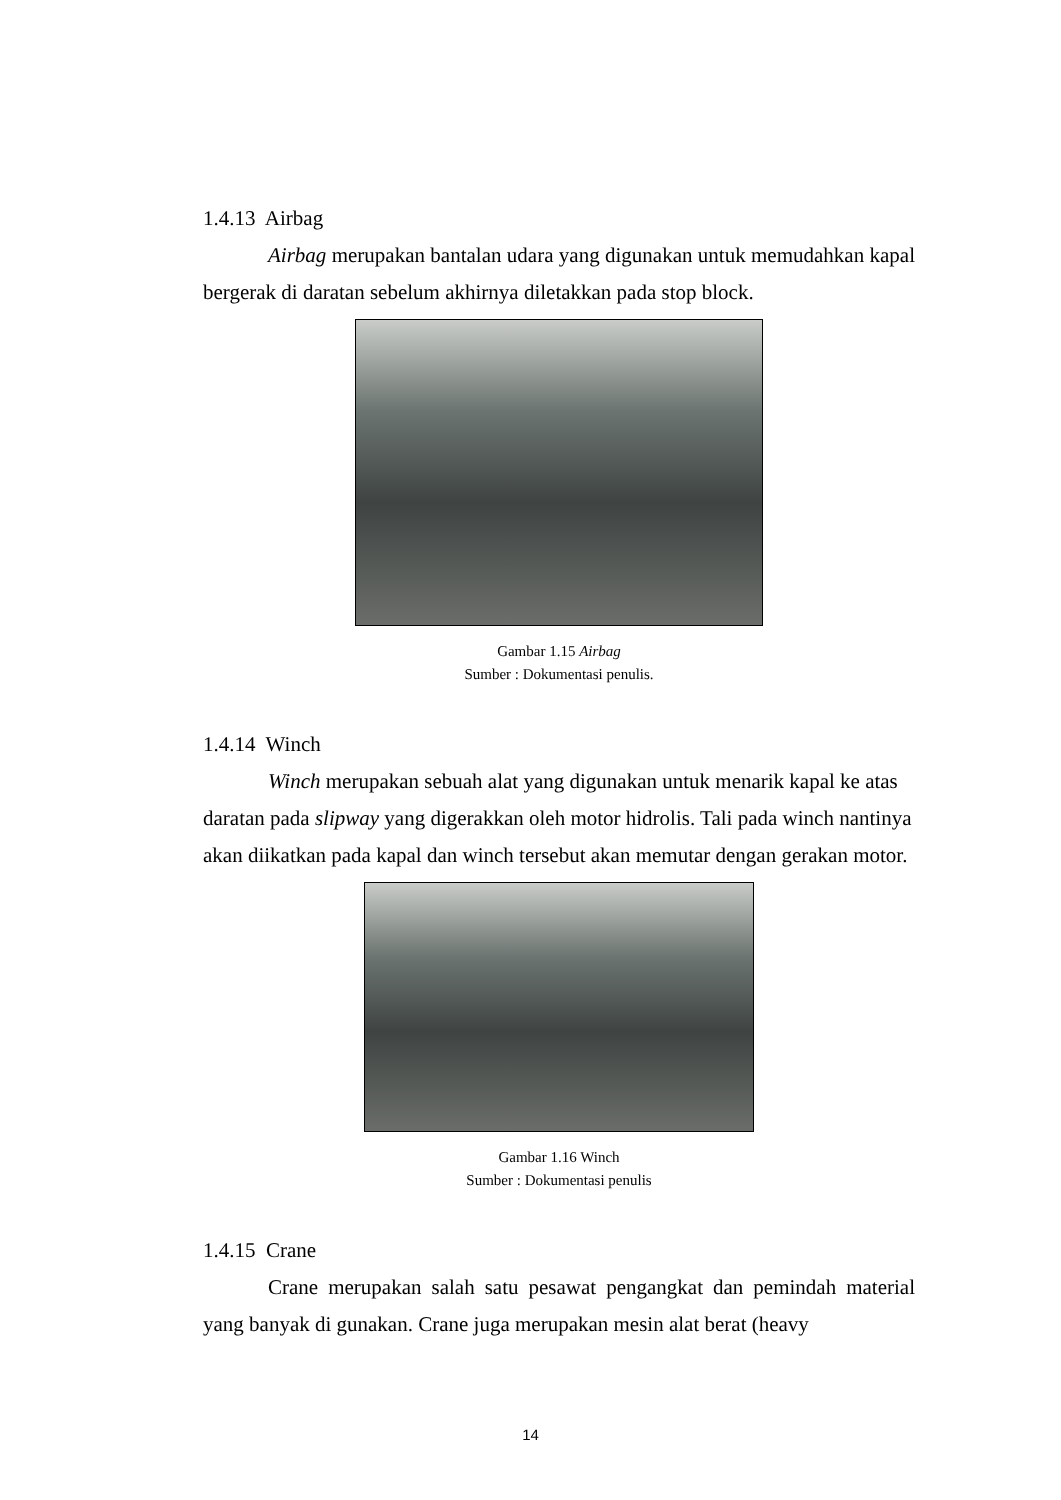1.4.13 Airbag
Airbag merupakan bantalan udara yang digunakan untuk memudahkan kapal bergerak di daratan sebelum akhirnya diletakkan pada stop block.
Gambar 1.15 Airbag
Sumber : Dokumentasi penulis.
1.4.14 Winch
Winch merupakan sebuah alat yang digunakan untuk menarik kapal ke atas daratan pada slipway yang digerakkan oleh motor hidrolis. Tali pada winch nantinya akan diikatkan pada kapal dan winch tersebut akan memutar dengan gerakan motor.
Gambar 1.16 Winch
Sumber : Dokumentasi penulis
1.4.15 Crane
Crane merupakan salah satu pesawat pengangkat dan pemindah material yang banyak di gunakan. Crane juga merupakan mesin alat berat (heavy
14